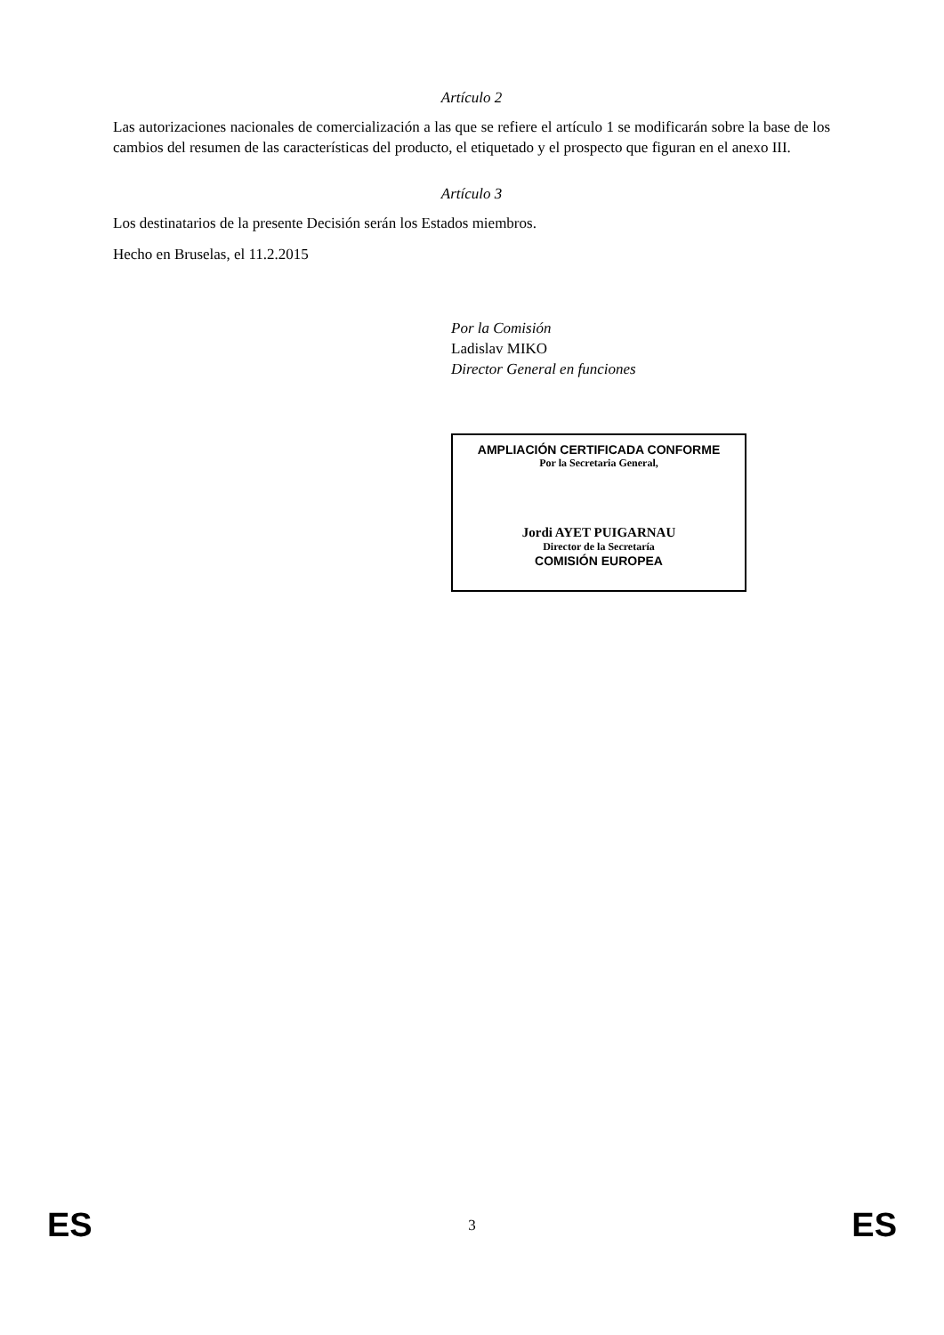Artículo 2
Las autorizaciones nacionales de comercialización a las que se refiere el artículo 1 se modificarán sobre la base de los cambios del resumen de las características del producto, el etiquetado y el prospecto que figuran en el anexo III.
Artículo 3
Los destinatarios de la presente Decisión serán los Estados miembros.
Hecho en Bruselas, el 11.2.2015
Por la Comisión
Ladislav MIKO
Director General en funciones
AMPLIACIÓN CERTIFICADA CONFORME
Por la Secretaria General,
Jordi AYET PUIGARNAU
Director de la Secretaría
COMISIÓN EUROPEA
ES 3 ES